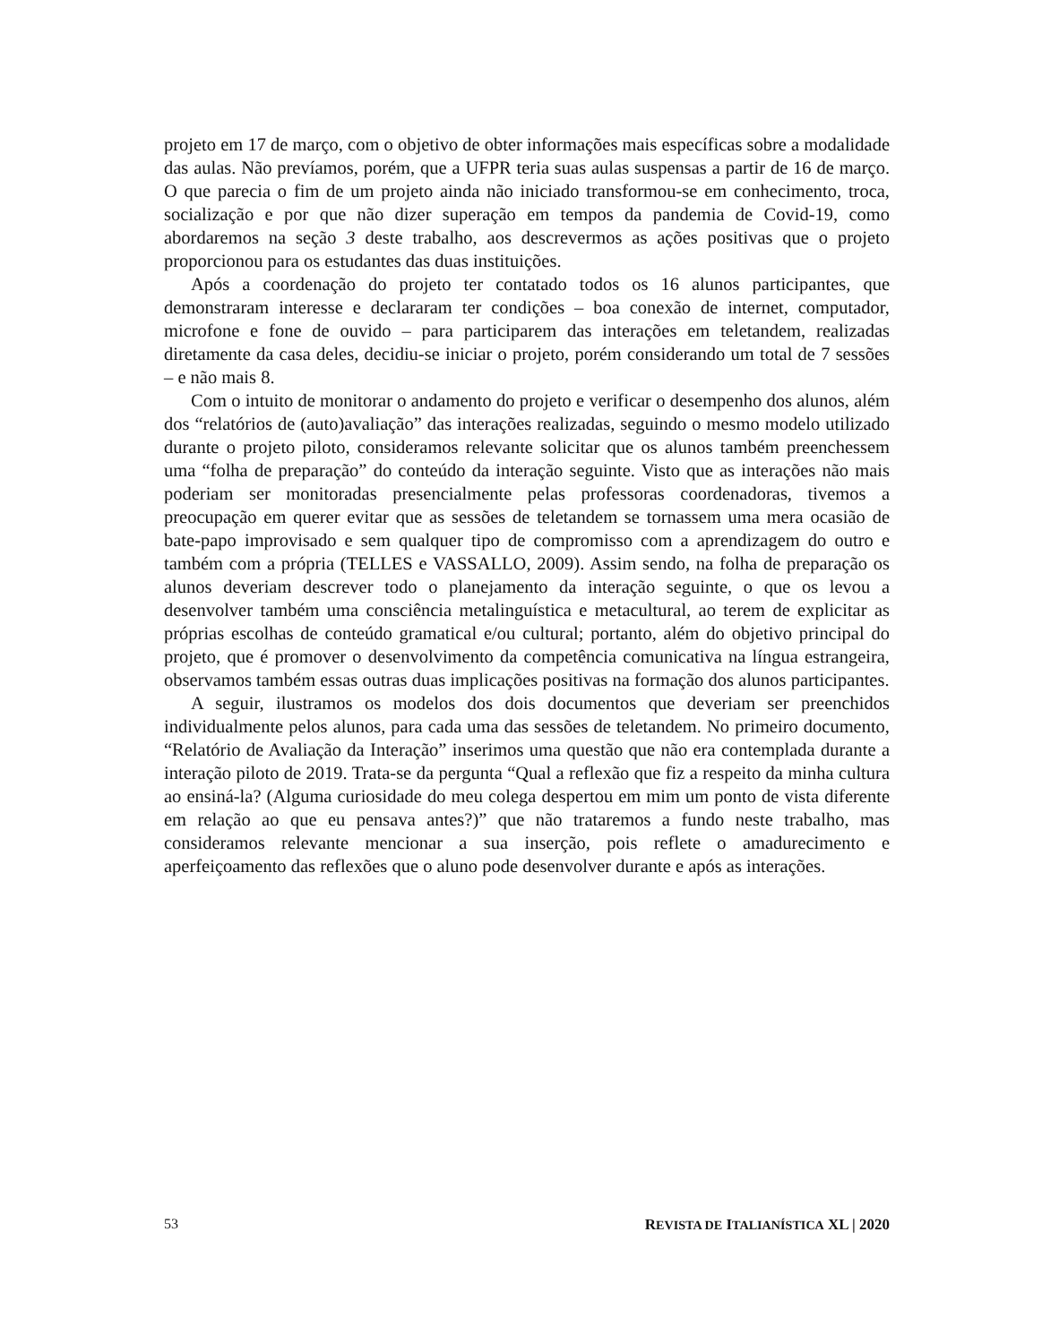projeto em 17 de março, com o objetivo de obter informações mais específicas sobre a modalidade das aulas. Não prevíamos, porém, que a UFPR teria suas aulas suspensas a partir de 16 de março. O que parecia o fim de um projeto ainda não iniciado transformou-se em conhecimento, troca, socialização e por que não dizer superação em tempos da pandemia de Covid-19, como abordaremos na seção 3 deste trabalho, aos descrevermos as ações positivas que o projeto proporcionou para os estudantes das duas instituições.
Após a coordenação do projeto ter contatado todos os 16 alunos participantes, que demonstraram interesse e declararam ter condições – boa conexão de internet, computador, microfone e fone de ouvido – para participarem das interações em teletandem, realizadas diretamente da casa deles, decidiu-se iniciar o projeto, porém considerando um total de 7 sessões – e não mais 8.
Com o intuito de monitorar o andamento do projeto e verificar o desempenho dos alunos, além dos “relatórios de (auto)avaliação” das interações realizadas, seguindo o mesmo modelo utilizado durante o projeto piloto, consideramos relevante solicitar que os alunos também preenchessem uma “folha de preparação” do conteúdo da interação seguinte. Visto que as interações não mais poderiam ser monitoradas presencialmente pelas professoras coordenadoras, tivemos a preocupação em querer evitar que as sessões de teletandem se tornassem uma mera ocasião de bate-papo improvisado e sem qualquer tipo de compromisso com a aprendizagem do outro e também com a própria (TELLES e VASSALLO, 2009). Assim sendo, na folha de preparação os alunos deveriam descrever todo o planejamento da interação seguinte, o que os levou a desenvolver também uma consciência metalinguística e metacultural, ao terem de explicitar as próprias escolhas de conteúdo gramatical e/ou cultural; portanto, além do objetivo principal do projeto, que é promover o desenvolvimento da competência comunicativa na língua estrangeira, observamos também essas outras duas implicações positivas na formação dos alunos participantes.
A seguir, ilustramos os modelos dos dois documentos que deveriam ser preenchidos individualmente pelos alunos, para cada uma das sessões de teletandem. No primeiro documento, “Relatório de Avaliação da Interação” inserimos uma questão que não era contemplada durante a interação piloto de 2019. Trata-se da pergunta “Qual a reflexão que fiz a respeito da minha cultura ao ensiná-la? (Alguma curiosidade do meu colega despertou em mim um ponto de vista diferente em relação ao que eu pensava antes?)” que não trataremos a fundo neste trabalho, mas consideramos relevante mencionar a sua inserção, pois reflete o amadurecimento e aperfeiçoamento das reflexões que o aluno pode desenvolver durante e após as interações.
53 REVISTA DE ITALIANÍSTICA XL | 2020